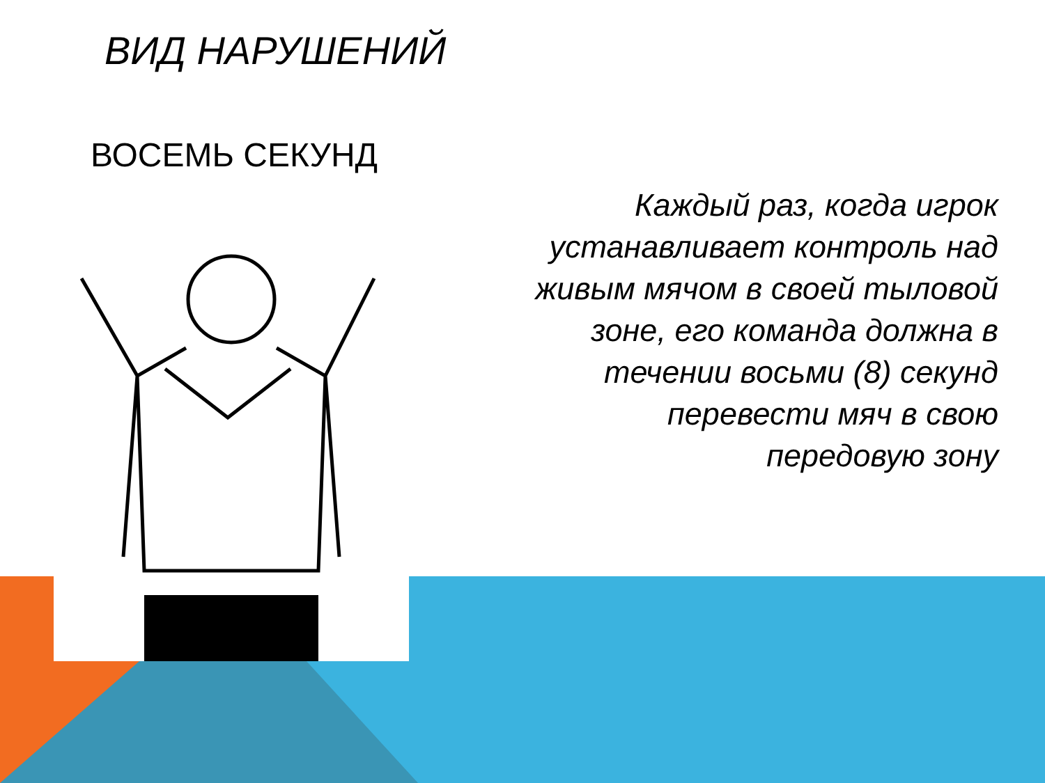ВИД НАРУШЕНИЙ
ВОСЕМЬ СЕКУНД
Каждый раз, когда игрок устанавливает контроль над живым мячом в своей тыловой зоне, его команда должна в течении восьми (8) секунд перевести мяч в свою передовую зону